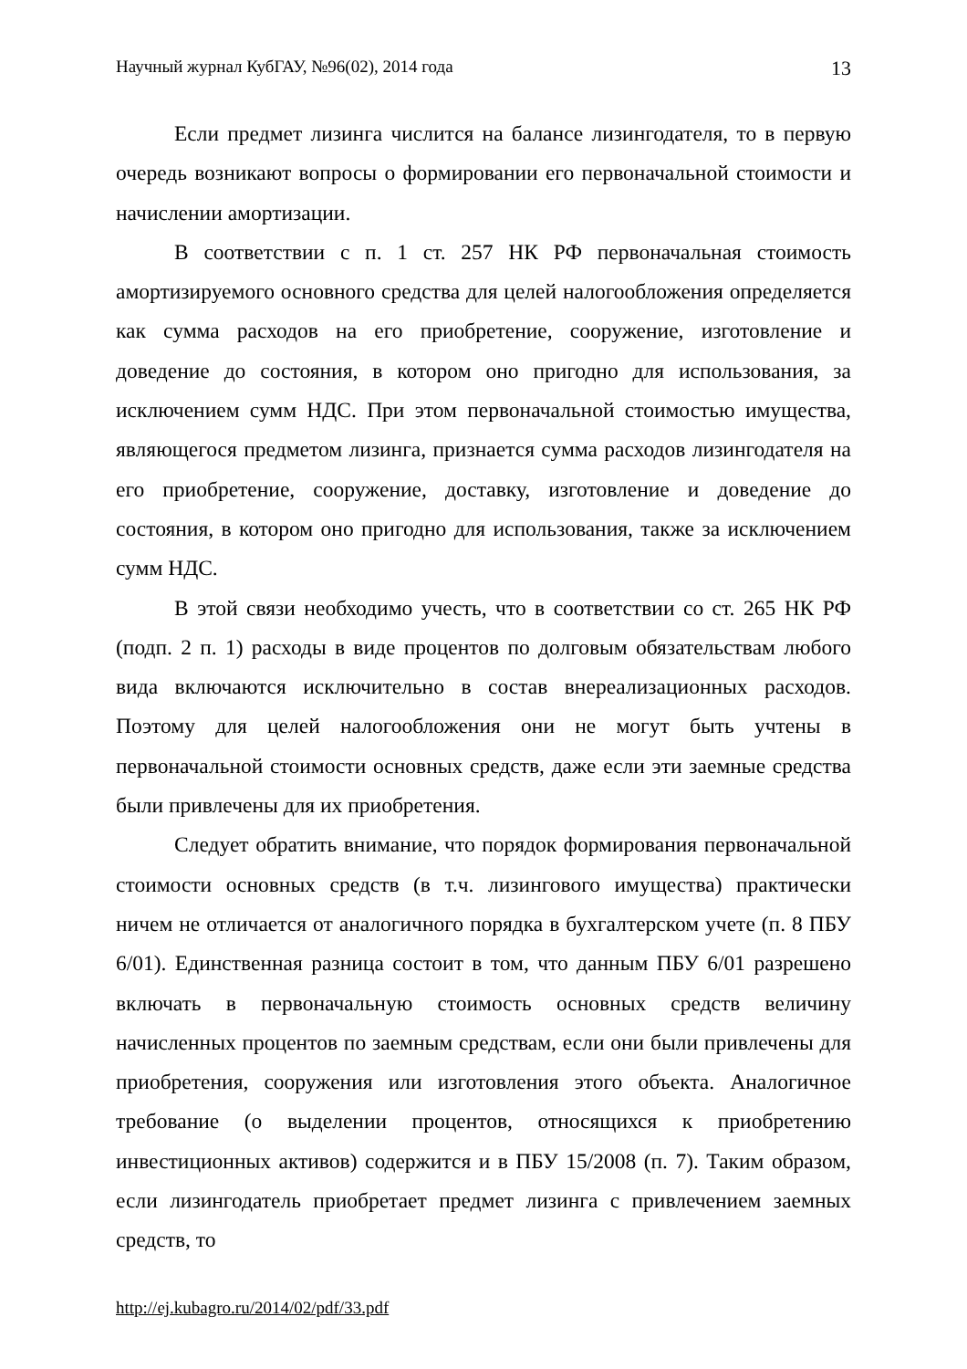Научный журнал КубГАУ, №96(02), 2014 года 13
Если предмет лизинга числится на балансе лизингодателя, то в первую очередь возникают вопросы о формировании его первоначальной стоимости и начислении амортизации.
В соответствии с п. 1 ст. 257 НК РФ первоначальная стоимость амортизируемого основного средства для целей налогообложения определяется как сумма расходов на его приобретение, сооружение, изготовление и доведение до состояния, в котором оно пригодно для использования, за исключением сумм НДС. При этом первоначальной стоимостью имущества, являющегося предметом лизинга, признается сумма расходов лизингодателя на его приобретение, сооружение, доставку, изготовление и доведение до состояния, в котором оно пригодно для использования, также за исключением сумм НДС.
В этой связи необходимо учесть, что в соответствии со ст. 265 НК РФ (подп. 2 п. 1) расходы в виде процентов по долговым обязательствам любого вида включаются исключительно в состав внереализационных расходов. Поэтому для целей налогообложения они не могут быть учтены в первоначальной стоимости основных средств, даже если эти заемные средства были привлечены для их приобретения.
Следует обратить внимание, что порядок формирования первоначальной стоимости основных средств (в т.ч. лизингового имущества) практически ничем не отличается от аналогичного порядка в бухгалтерском учете (п. 8 ПБУ 6/01). Единственная разница состоит в том, что данным ПБУ 6/01 разрешено включать в первоначальную стоимость основных средств величину начисленных процентов по заемным средствам, если они были привлечены для приобретения, сооружения или изготовления этого объекта. Аналогичное требование (о выделении процентов, относящихся к приобретению инвестиционных активов) содержится и в ПБУ 15/2008 (п. 7). Таким образом, если лизингодатель приобретает предмет лизинга с привлечением заемных средств, то
http://ej.kubagro.ru/2014/02/pdf/33.pdf